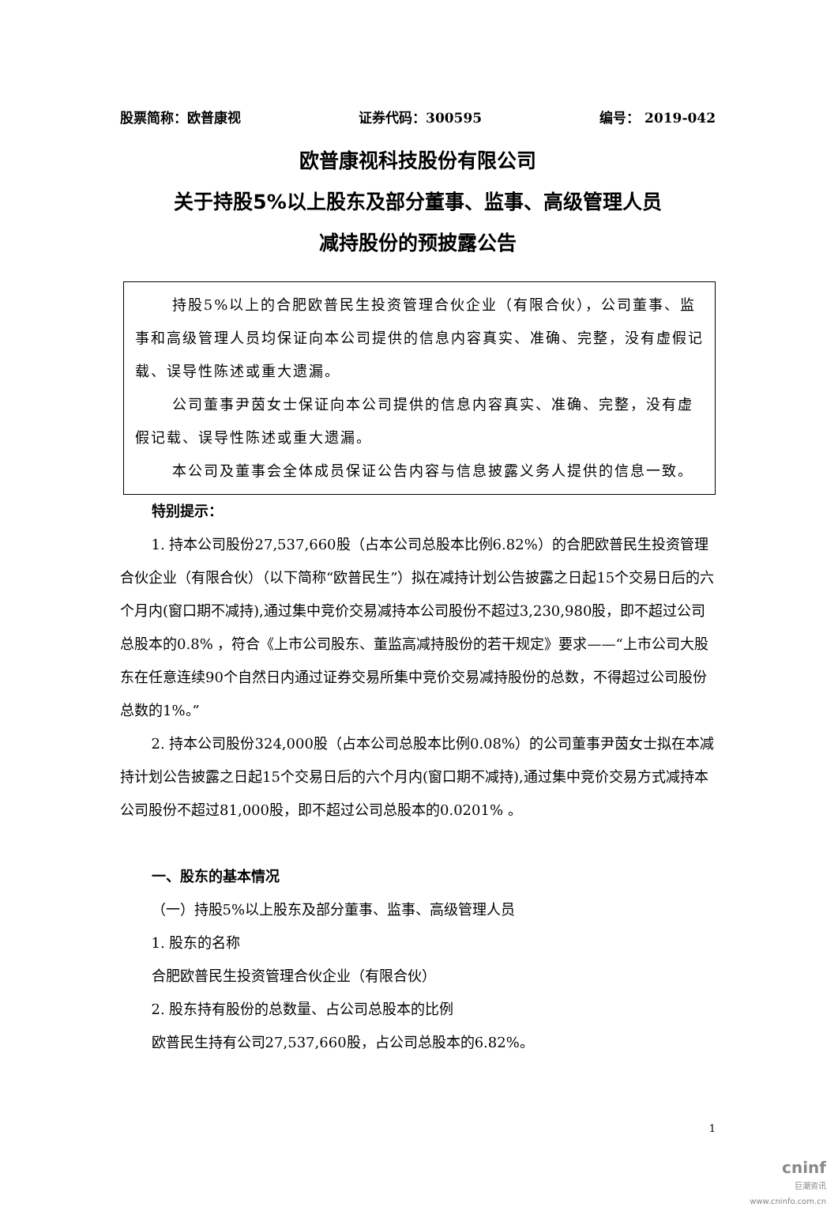股票简称：欧普康视 证券代码：300595 编号： 2019-042
欧普康视科技股份有限公司
关于持股5%以上股东及部分董事、监事、高级管理人员
减持股份的预披露公告
持股5%以上的合肥欧普民生投资管理合伙企业（有限合伙），公司董事、监事和高级管理人员均保证向本公司提供的信息内容真实、准确、完整，没有虚假记载、误导性陈述或重大遗漏。
公司董事尹茵女士保证向本公司提供的信息内容真实、准确、完整，没有虚假记载、误导性陈述或重大遗漏。
本公司及董事会全体成员保证公告内容与信息披露义务人提供的信息一致。
特别提示：
1. 持本公司股份27,537,660股（占本公司总股本比例6.82%）的合肥欧普民生投资管理合伙企业（有限合伙）（以下简称“欧普民生”）拟在减持计划公告披露之日起15个交易日后的六个月内(窗口期不减持),通过集中竞价交易减持本公司股份不超过3,230,980股，即不超过公司总股本的0.8% ，符合《上市公司股东、董监高减持股份的若干规定》要求——“上市公司大股东在任意连续90个自然日内通过证券交易所集中竞价交易减持股份的总数，不得超过公司股份总数的1%。”
2. 持本公司股份324,000股（占本公司总股本比例0.08%）的公司董事尹茵女士拟在本减持计划公告披露之日起15个交易日后的六个月内(窗口期不减持),通过集中竞价交易方式减持本公司股份不超过81,000股，即不超过公司总股本的0.0201% 。
一、股东的基本情况
（一）持股5%以上股东及部分董事、监事、高级管理人员
1. 股东的名称
合肥欧普民生投资管理合伙企业（有限合伙）
2. 股东持有股份的总数量、占公司总股本的比例
欧普民生持有公司27,537,660股，占公司总股本的6.82%。
1
cninf
巨潮资讯
www.cninfo.com.cn